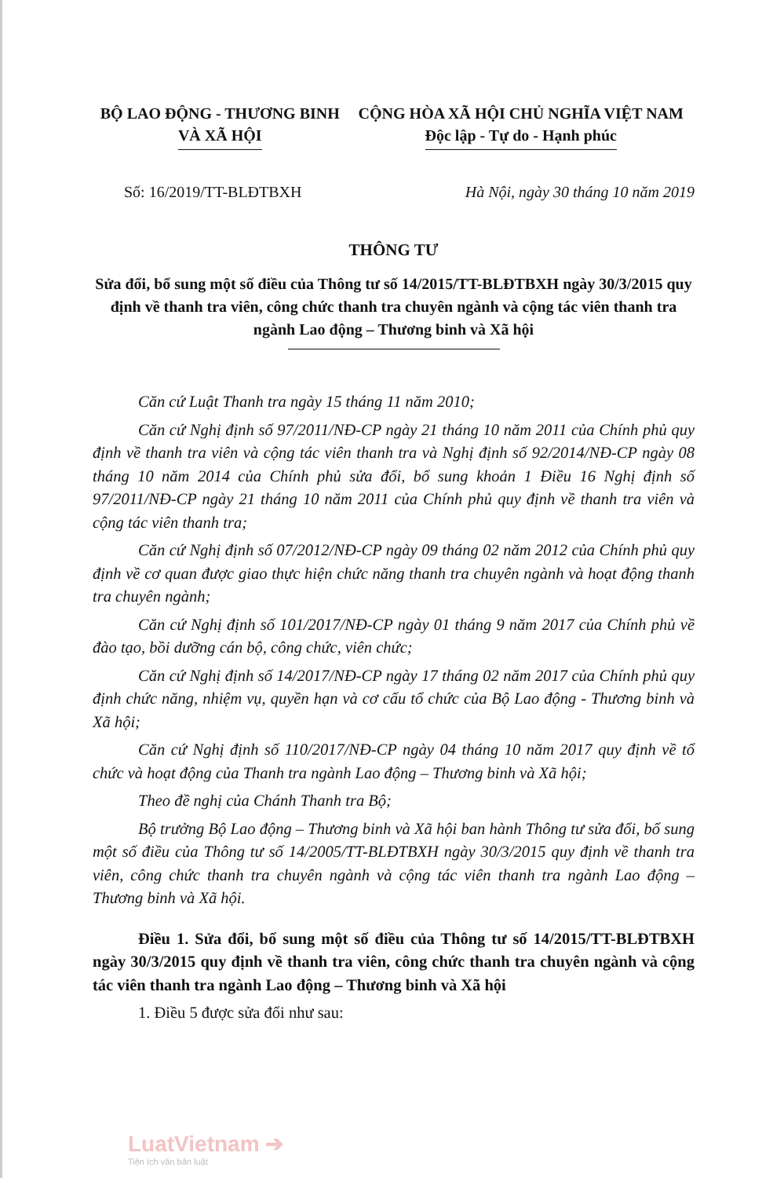BỘ LAO ĐỘNG - THƯƠNG BINH
VÀ XÃ HỘI
CỘNG HÒA XÃ HỘI CHỦ NGHĨA VIỆT NAM
Độc lập - Tự do - Hạnh phúc
Số: 16/2019/TT-BLĐTBXH Hà Nội, ngày 30 tháng 10 năm 2019
THÔNG TƯ
Sửa đổi, bổ sung một số điều của Thông tư số 14/2015/TT-BLĐTBXH ngày 30/3/2015 quy định về thanh tra viên, công chức thanh tra chuyên ngành và cộng tác viên thanh tra ngành Lao động – Thương binh và Xã hội
Căn cứ Luật Thanh tra ngày 15 tháng 11 năm 2010;
Căn cứ Nghị định số 97/2011/NĐ-CP ngày 21 tháng 10 năm 2011 của Chính phủ quy định về thanh tra viên và cộng tác viên thanh tra và Nghị định số 92/2014/NĐ-CP ngày 08 tháng 10 năm 2014 của Chính phủ sửa đổi, bổ sung khoản 1 Điều 16 Nghị định số 97/2011/NĐ-CP ngày 21 tháng 10 năm 2011 của Chính phủ quy định về thanh tra viên và cộng tác viên thanh tra;
Căn cứ Nghị định số 07/2012/NĐ-CP ngày 09 tháng 02 năm 2012 của Chính phủ quy định về cơ quan được giao thực hiện chức năng thanh tra chuyên ngành và hoạt động thanh tra chuyên ngành;
Căn cứ Nghị định số 101/2017/NĐ-CP ngày 01 tháng 9 năm 2017 của Chính phủ về đào tạo, bồi dưỡng cán bộ, công chức, viên chức;
Căn cứ Nghị định số 14/2017/NĐ-CP ngày 17 tháng 02 năm 2017 của Chính phủ quy định chức năng, nhiệm vụ, quyền hạn và cơ cấu tổ chức của Bộ Lao động - Thương binh và Xã hội;
Căn cứ Nghị định số 110/2017/NĐ-CP ngày 04 tháng 10 năm 2017 quy định về tổ chức và hoạt động của Thanh tra ngành Lao động – Thương binh và Xã hội;
Theo đề nghị của Chánh Thanh tra Bộ;
Bộ trưởng Bộ Lao động – Thương binh và Xã hội ban hành Thông tư sửa đổi, bổ sung một số điều của Thông tư số 14/2005/TT-BLĐTBXH ngày 30/3/2015 quy định về thanh tra viên, công chức thanh tra chuyên ngành và cộng tác viên thanh tra ngành Lao động – Thương binh và Xã hội.
Điều 1. Sửa đổi, bổ sung một số điều của Thông tư số 14/2015/TT-BLĐTBXH ngày 30/3/2015 quy định về thanh tra viên, công chức thanh tra chuyên ngành và cộng tác viên thanh tra ngành Lao động – Thương binh và Xã hội
1. Điều 5 được sửa đổi như sau:
LuatVietnam ➔
Tiện ích văn bản luật